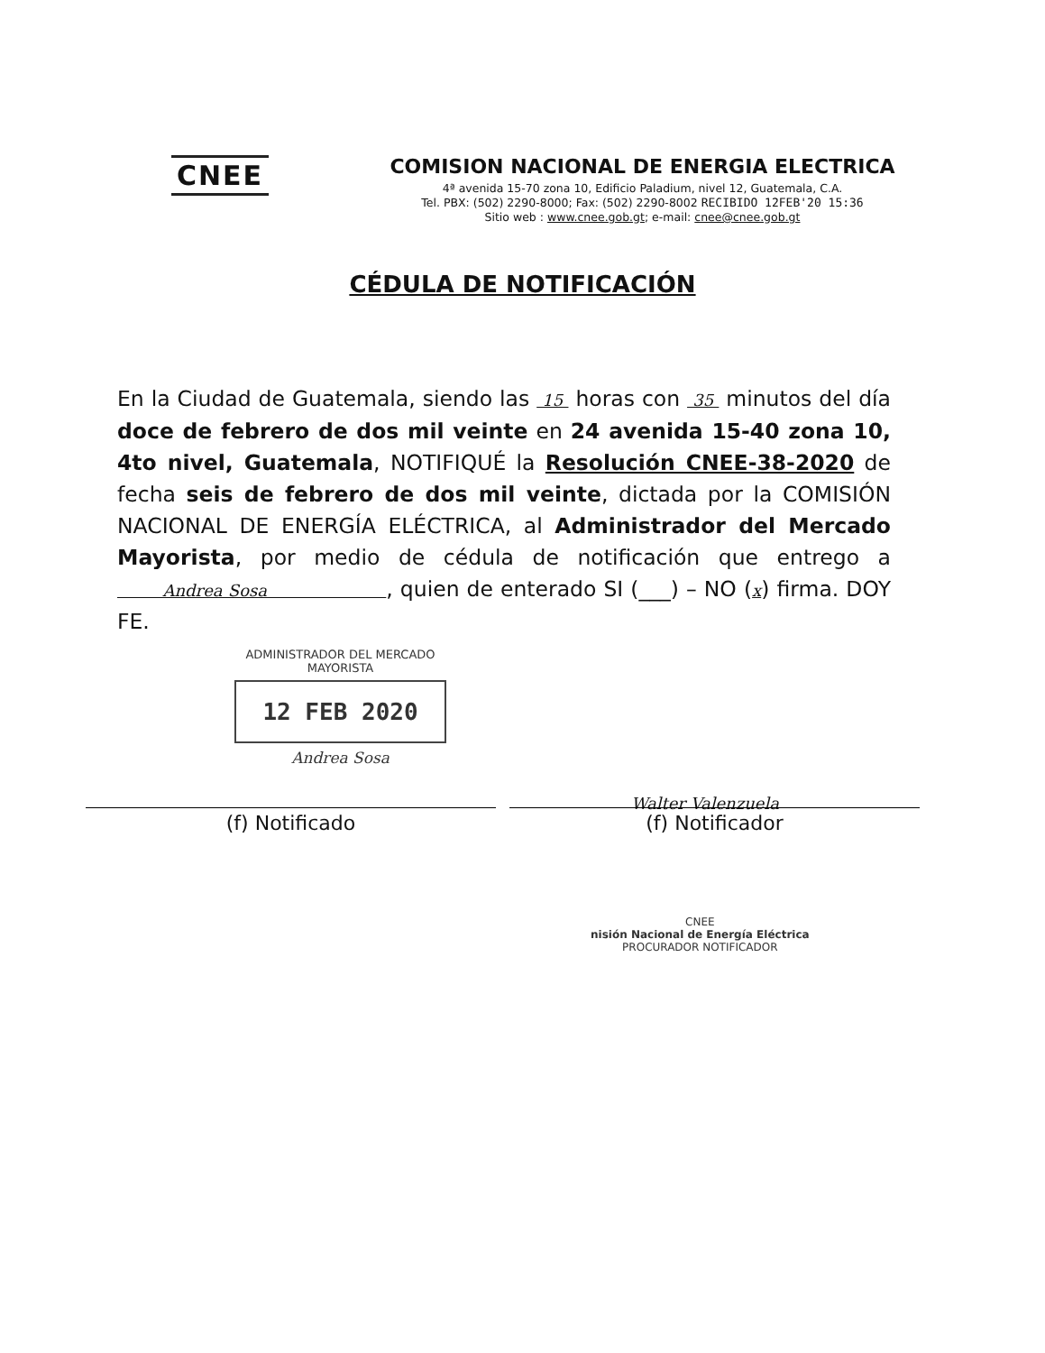CNEE
COMISION NACIONAL DE ENERGIA ELECTRICA
4ª avenida 15-70 zona 10, Edificio Paladium, nivel 12, Guatemala, C.A.
Tel. PBX: (502) 2290-8000; Fax: (502) 2290-8002 RECIBIDO 12FEB'20 15:36
Sitio web : www.cnee.gob.gt; e-mail: cnee@cnee.gob.gt
CÉDULA DE NOTIFICACIÓN
En la Ciudad de Guatemala, siendo las 15 horas con 35 minutos del día doce de febrero de dos mil veinte en 24 avenida 15-40 zona 10, 4to nivel, Guatemala, NOTIFIQUÉ la Resolución CNEE-38-2020 de fecha seis de febrero de dos mil veinte, dictada por la COMISIÓN NACIONAL DE ENERGÍA ELÉCTRICA, al Administrador del Mercado Mayorista, por medio de cédula de notificación que entrego a Andrea Sosa , quien de enterado SI (___) – NO (x) firma. DOY FE.
ADMINISTRADOR DEL MERCADO
MAYORISTA
12 FEB 2020
Andrea Sosa
Walter Valenzuela
(f) Notificado (f) Notificador
CNEE
nisión Nacional de Energía Eléctrica
PROCURADOR NOTIFICADOR